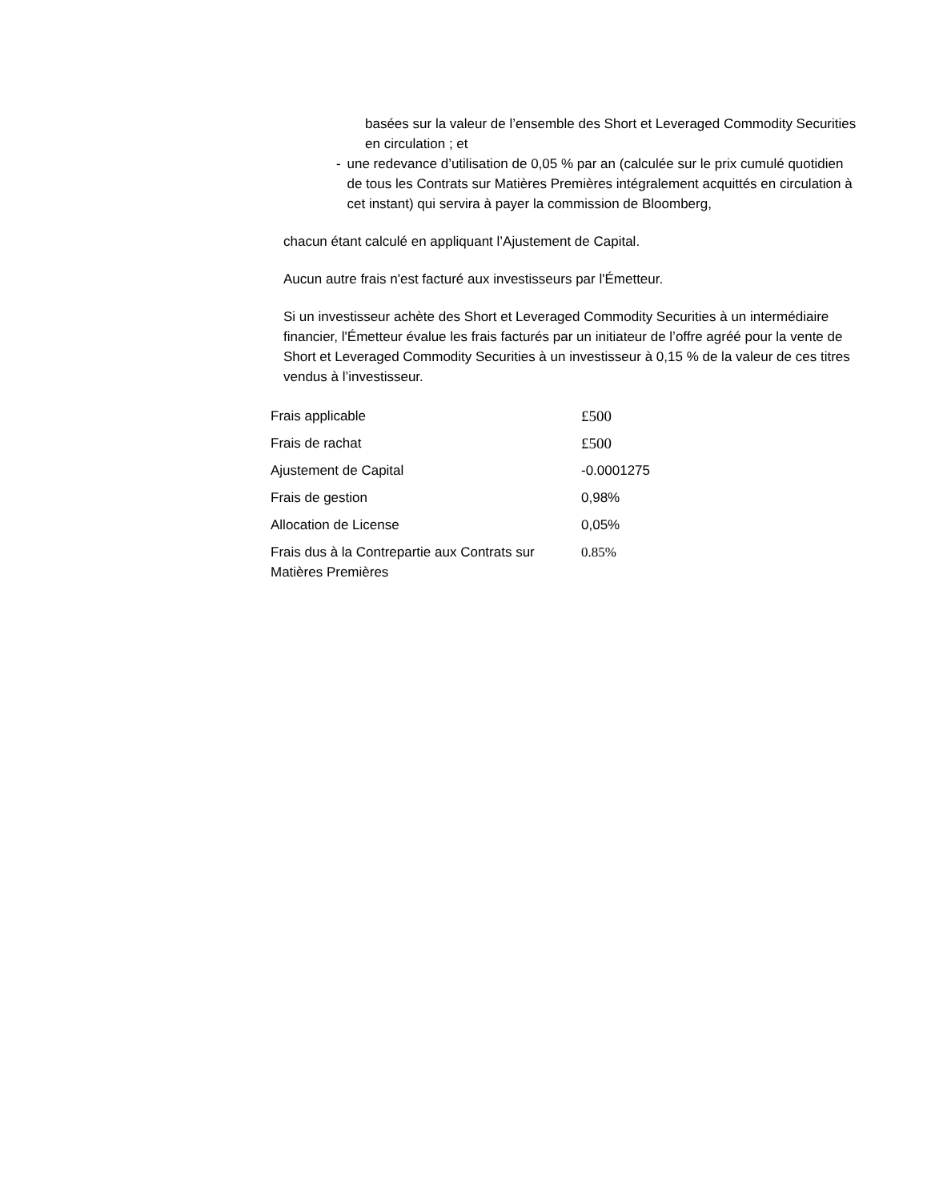basées sur la valeur de l’ensemble des Short et Leveraged Commodity Securities en circulation ; et
- une redevance d’utilisation de 0,05 % par an (calculée sur le prix cumulé quotidien de tous les Contrats sur Matières Premières intégralement acquittés en circulation à cet instant) qui servira à payer la commission de Bloomberg,
chacun étant calculé en appliquant l’Ajustement de Capital.
Aucun autre frais n'est facturé aux investisseurs par l'Émetteur.
Si un investisseur achète des Short et Leveraged Commodity Securities à un intermédiaire financier, l'Émetteur évalue les frais facturés par un initiateur de l’offre agréé pour la vente de Short et Leveraged Commodity Securities à un investisseur à 0,15 % de la valeur de ces titres vendus à l’investisseur.
| Frais applicable | £500 |
| Frais de rachat | £500 |
| Ajustement de Capital | -0.0001275 |
| Frais de gestion | 0,98% |
| Allocation de License | 0,05% |
| Frais dus à la Contrepartie aux Contrats sur Matières Premières | 0.85% |